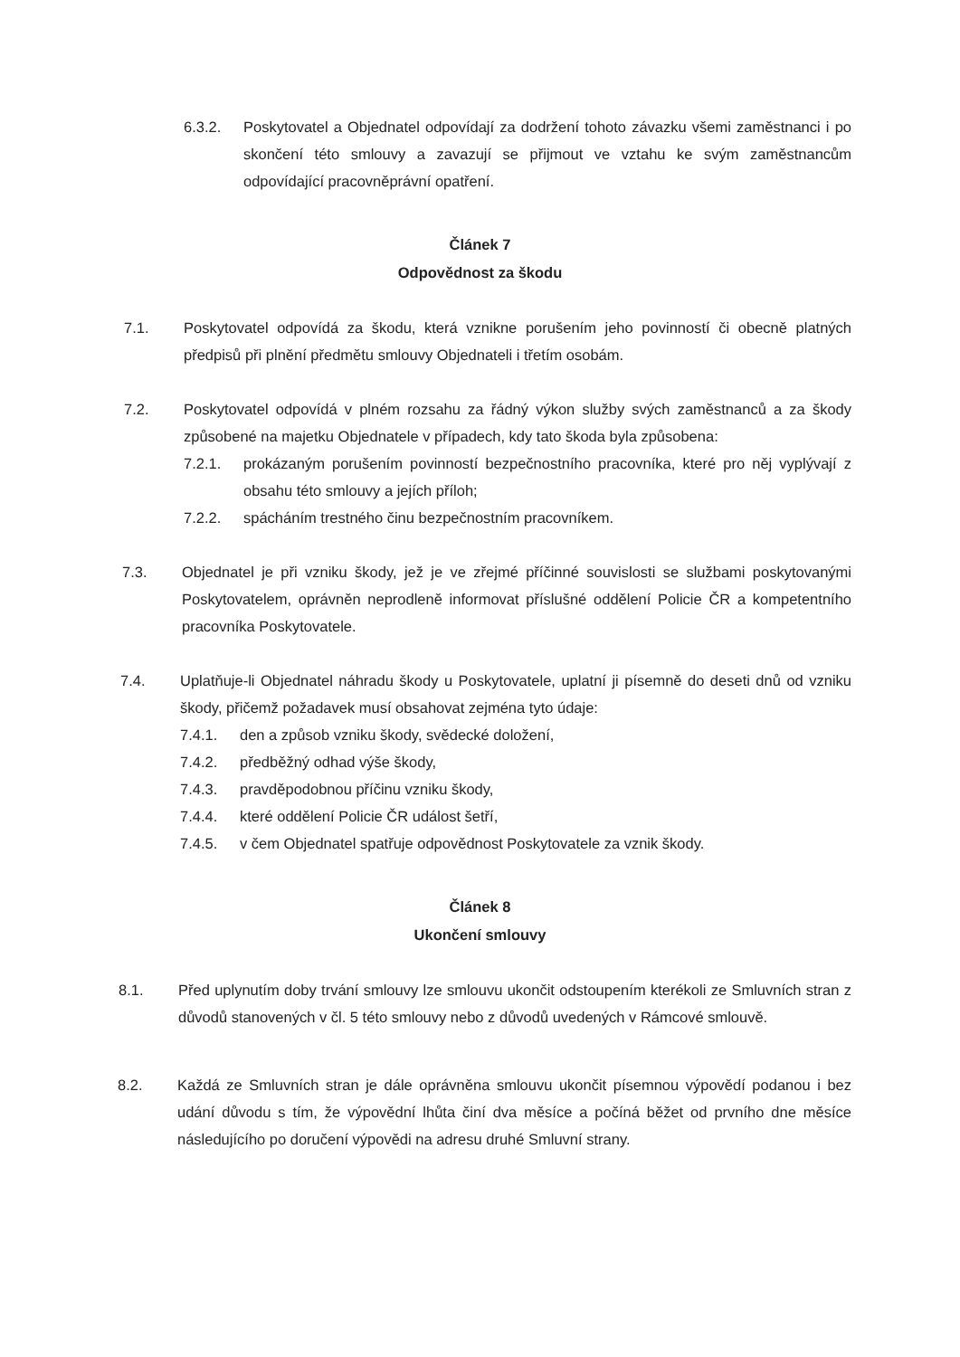6.3.2. Poskytovatel a Objednatel odpovídají za dodržení tohoto závazku všemi zaměstnanci i po skončení této smlouvy a zavazují se přijmout ve vztahu ke svým zaměstnancům odpovídající pracovněprávní opatření.
Článek 7
Odpovědnost za škodu
7.1. Poskytovatel odpovídá za škodu, která vznikne porušením jeho povinností či obecně platných předpisů při plnění předmětu smlouvy Objednateli i třetím osobám.
7.2. Poskytovatel odpovídá v plném rozsahu za řádný výkon služby svých zaměstnanců a za škody způsobené na majetku Objednatele v případech, kdy tato škoda byla způsobena:
7.2.1. prokázaným porušením povinností bezpečnostního pracovníka, které pro něj vyplývají z obsahu této smlouvy a jejích příloh;
7.2.2. spácháním trestného činu bezpečnostním pracovníkem.
7.3. Objednatel je při vzniku škody, jež je ve zřejmé příčinné souvislosti se službami poskytovanými Poskytovatelem, oprávněn neprodleně informovat příslušné oddělení Policie ČR a kompetentního pracovníka Poskytovatele.
7.4. Uplatňuje-li Objednatel náhradu škody u Poskytovatele, uplatní ji písemně do deseti dnů od vzniku škody, přičemž požadavek musí obsahovat zejména tyto údaje:
7.4.1. den a způsob vzniku škody, svědecké doložení,
7.4.2. předběžný odhad výše škody,
7.4.3. pravděpodobnou příčinu vzniku škody,
7.4.4. které oddělení Policie ČR událost šetří,
7.4.5. v čem Objednatel spatřuje odpovědnost Poskytovatele za vznik škody.
Článek 8
Ukončení smlouvy
8.1. Před uplynutím doby trvání smlouvy lze smlouvu ukončit odstoupením kterékoli ze Smluvních stran z důvodů stanovených v čl. 5 této smlouvy nebo z důvodů uvedených v Rámcové smlouvě.
8.2. Každá ze Smluvních stran je dále oprávněna smlouvu ukončit písemnou výpovědí podanou i bez udání důvodu s tím, že výpovědní lhůta činí dva měsíce a počíná běžet od prvního dne měsíce následujícího po doručení výpovědi na adresu druhé Smluvní strany.